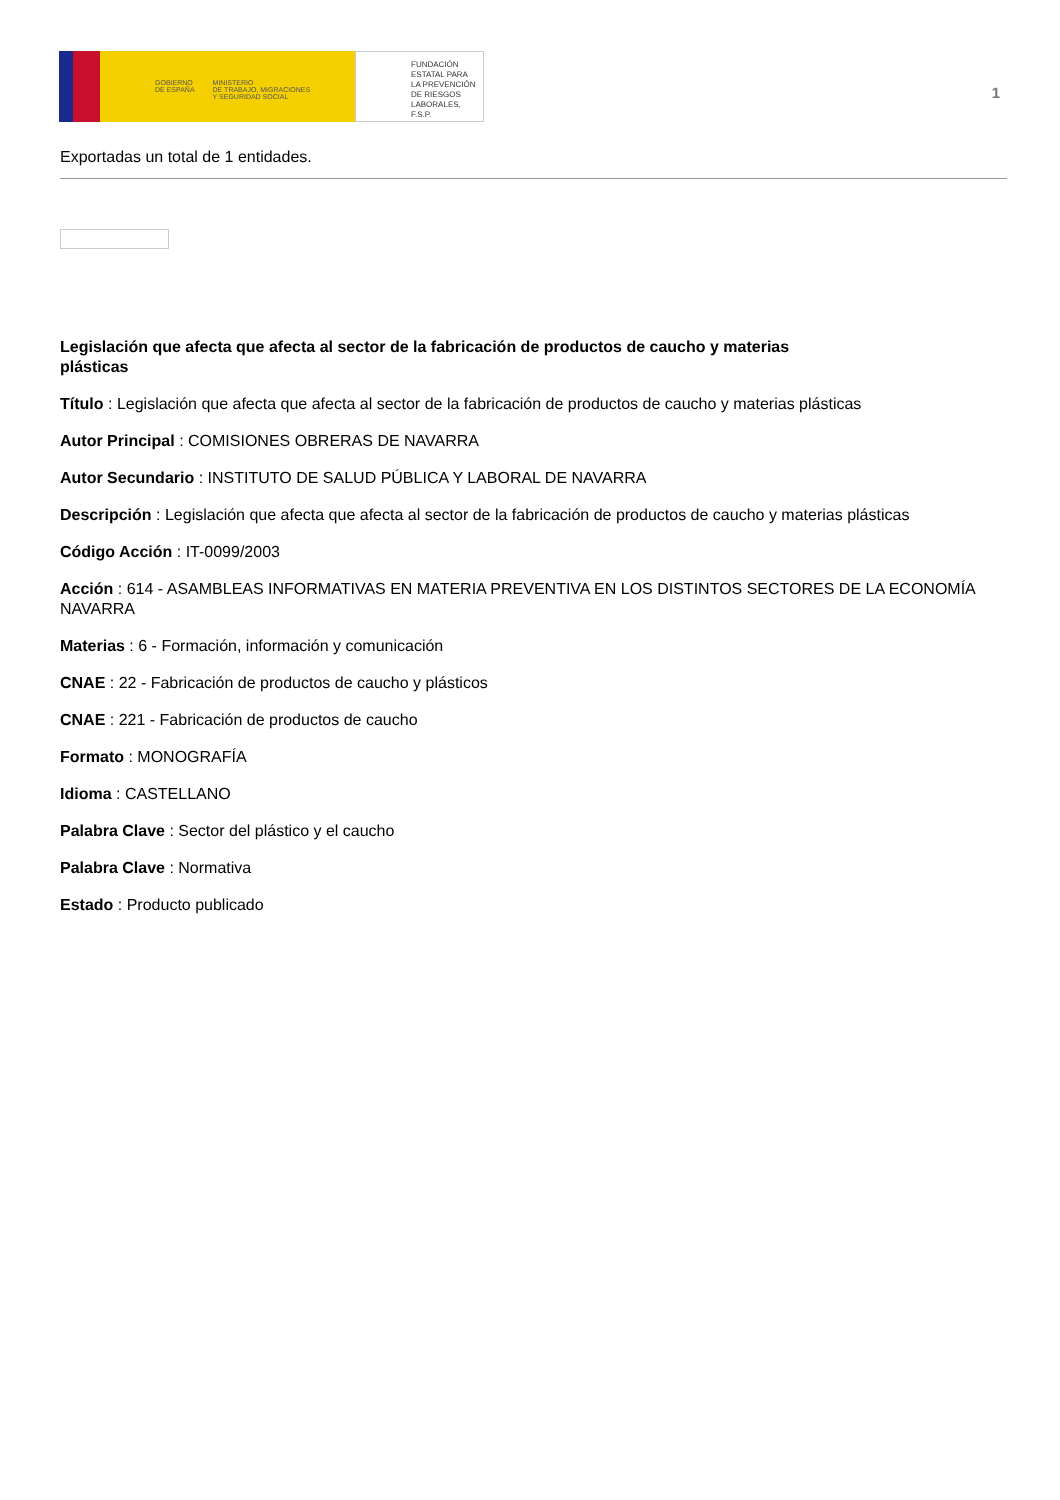GOBIERNO
DE ESPAÑA MINISTERIO
DE TRABAJO, MIGRACIONES
Y SEGURIDAD SOCIAL
FUNDACIÓN
ESTATAL PARA
LA PREVENCIÓN
DE RIESGOS
LABORALES, F.S.P.
1
Exportadas un total de 1 entidades.
Legislación que afecta que afecta al sector de la fabricación de productos de caucho y materias plásticas
Título : Legislación que afecta que afecta al sector de la fabricación de productos de caucho y materias plásticas
Autor Principal : COMISIONES OBRERAS DE NAVARRA
Autor Secundario : INSTITUTO DE SALUD PÚBLICA Y LABORAL DE NAVARRA
Descripción : Legislación que afecta que afecta al sector de la fabricación de productos de caucho y materias plásticas
Código Acción : IT-0099/2003
Acción : 614 - ASAMBLEAS INFORMATIVAS EN MATERIA PREVENTIVA EN LOS DISTINTOS SECTORES DE LA ECONOMÍA NAVARRA
Materias : 6 - Formación, información y comunicación
CNAE : 22 - Fabricación de productos de caucho y plásticos
CNAE : 221 - Fabricación de productos de caucho
Formato : MONOGRAFÍA
Idioma : CASTELLANO
Palabra Clave : Sector del plástico y el caucho
Palabra Clave : Normativa
Estado : Producto publicado